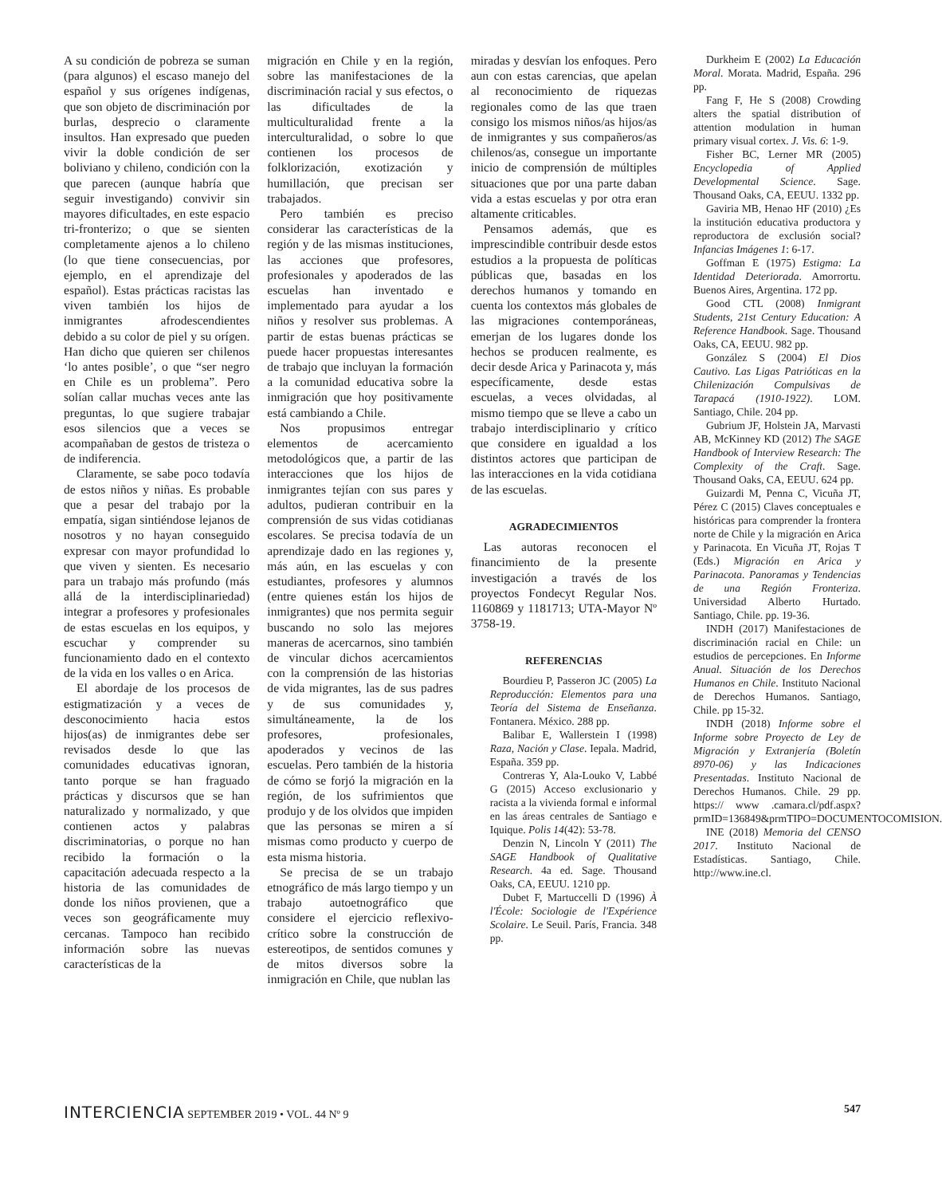A su condición de pobreza se suman (para algunos) el escaso manejo del español y sus orígenes indígenas, que son objeto de discriminación por burlas, desprecio o claramente insultos. Han expresado que pueden vivir la doble condición de ser boliviano y chileno, condición con la que parecen (aunque habría que seguir investigando) convivir sin mayores dificultades, en este espacio tri-fronterizo; o que se sienten completamente ajenos a lo chileno (lo que tiene consecuencias, por ejemplo, en el aprendizaje del español). Estas prácticas racistas las viven también los hijos de inmigrantes afrodescendientes debido a su color de piel y su orígen. Han dicho que quieren ser chilenos ‘lo antes posible’, o que “ser negro en Chile es un problema”. Pero solían callar muchas veces ante las preguntas, lo que sugiere trabajar esos silencios que a veces se acompañaban de gestos de tristeza o de indiferencia.
Claramente, se sabe poco todavía de estos niños y niñas. Es probable que a pesar del trabajo por la empatía, sigan sintiéndose lejanos de nosotros y no hayan conseguido expresar con mayor profundidad lo que viven y sienten. Es necesario para un trabajo más profundo (más allá de la interdisciplinariedad) integrar a profesores y profesionales de estas escuelas en los equipos, y escuchar y comprender su funcionamiento dado en el contexto de la vida en los valles o en Arica.
El abordaje de los procesos de estigmatización y a veces de desconocimiento hacia estos hijos(as) de inmigrantes debe ser revisados desde lo que las comunidades educativas ignoran, tanto porque se han fraguado prácticas y discursos que se han naturalizado y normalizado, y que contienen actos y palabras discriminatorias, o porque no han recibido la formación o la capacitación adecuada respecto a la historia de las comunidades de donde los niños provienen, que a veces son geográficamente muy cercanas. Tampoco han recibido información sobre las nuevas características de la
migración en Chile y en la región, sobre las manifestaciones de la discriminación racial y sus efectos, o las dificultades de la multiculturalidad frente a la interculturalidad, o sobre lo que contienen los procesos de folklorización, exotización y humillación, que precisan ser trabajados.
Pero también es preciso considerar las características de la región y de las mismas instituciones, las acciones que profesores, profesionales y apoderados de las escuelas han inventado e implementado para ayudar a los niños y resolver sus problemas. A partir de estas buenas prácticas se puede hacer propuestas interesantes de trabajo que incluyan la formación a la comunidad educativa sobre la inmigración que hoy positivamente está cambiando a Chile.
Nos propusimos entregar elementos de acercamiento metodológicos que, a partir de las interacciones que los hijos de inmigrantes tejían con sus pares y adultos, pudieran contribuir en la comprensión de sus vidas cotidianas escolares. Se precisa todavía de un aprendizaje dado en las regiones y, más aún, en las escuelas y con estudiantes, profesores y alumnos (entre quienes están los hijos de inmigrantes) que nos permita seguir buscando no solo las mejores maneras de acercarnos, sino también de vincular dichos acercamientos con la comprensión de las historias de vida migrantes, las de sus padres y de sus comunidades y, simultáneamente, la de los profesores, profesionales, apoderados y vecinos de las escuelas. Pero también de la historia de cómo se forjó la migración en la región, de los sufrimientos que produjo y de los olvidos que impiden que las personas se miren a sí mismas como producto y cuerpo de esta misma historia.
Se precisa de se un trabajo etnográfico de más largo tiempo y un trabajo autoetnográfico que considere el ejercicio reflexivo-crítico sobre la construcción de estereotipos, de sentidos comunes y de mitos diversos sobre la inmigración en Chile, que nublan las
miradas y desvían los enfoques. Pero aun con estas carencias, que apelan al reconocimiento de riquezas regionales como de las que traen consigo los mismos niños/as hijos/as de inmigrantes y sus compañeros/as chilenos/as, consegue un importante inicio de comprensión de múltiples situaciones que por una parte daban vida a estas escuelas y por otra eran altamente criticables.
Pensamos además, que es imprescindible contribuir desde estos estudios a la propuesta de políticas públicas que, basadas en los derechos humanos y tomando en cuenta los contextos más globales de las migraciones contemporáneas, emerjan de los lugares donde los hechos se producen realmente, es decir desde Arica y Parinacota y, más específicamente, desde estas escuelas, a veces olvidadas, al mismo tiempo que se lleve a cabo un trabajo interdisciplinario y crítico que considere en igualdad a los distintos actores que participan de las interacciones en la vida cotidiana de las escuelas.
AGRADECIMIENTOS
Las autoras reconocen el financimiento de la presente investigación a través de los proyectos Fondecyt Regular Nos. 1160869 y 1181713; UTA-Mayor Nº 3758-19.
REFERENCIAS
Bourdieu P, Passeron JC (2005) La Reproducción: Elementos para una Teoría del Sistema de Enseñanza. Fontanera. México. 288 pp.
Balibar E, Wallerstein I (1998) Raza, Nación y Clase. Iepala. Madrid, España. 359 pp.
Contreras Y, Ala-Louko V, Labbé G (2015) Acceso exclusionario y racista a la vivienda formal e informal en las áreas centrales de Santiago e Iquique. Polis 14(42): 53-78.
Denzin N, Lincoln Y (2011) The SAGE Handbook of Qualitative Research. 4a ed. Sage. Thousand Oaks, CA, EEUU. 1210 pp.
Dubet F, Martuccelli D (1996) À l'École: Sociologie de l'Expérience Scolaire. Le Seuil. París, Francia. 348 pp.
Durkheim E (2002) La Educación Moral. Morata. Madrid, España. 296 pp.
Fang F, He S (2008) Crowding alters the spatial distribution of attention modulation in human primary visual cortex. J. Vis. 6: 1-9.
Fisher BC, Lerner MR (2005) Encyclopedia of Applied Developmental Science. Sage. Thousand Oaks, CA, EEUU. 1332 pp.
Gaviria MB, Henao HF (2010) ¿Es la institución educativa productora y reproductora de exclusión social? Infancias Imágenes 1: 6-17.
Goffman E (1975) Estigma: La Identidad Deteriorada. Amorrortu. Buenos Aires, Argentina. 172 pp.
Good CTL (2008) Inmigrant Students, 21st Century Education: A Reference Handbook. Sage. Thousand Oaks, CA, EEUU. 982 pp.
González S (2004) El Dios Cautivo. Las Ligas Patrióticas en la Chilenización Compulsivas de Tarapacá (1910-1922). LOM. Santiago, Chile. 204 pp.
Gubrium JF, Holstein JA, Marvasti AB, McKinney KD (2012) The SAGE Handbook of Interview Research: The Complexity of the Craft. Sage. Thousand Oaks, CA, EEUU. 624 pp.
Guizardi M, Penna C, Vicuña JT, Pérez C (2015) Claves conceptuales e históricas para comprender la frontera norte de Chile y la migración en Arica y Parinacota. En Vicuña JT, Rojas T (Eds.) Migración en Arica y Parinacota. Panoramas y Tendencias de una Región Fronteriza. Universidad Alberto Hurtado. Santiago, Chile. pp. 19-36.
INDH (2017) Manifestaciones de discriminación racial en Chile: un estudios de percepciones. En Informe Anual. Situación de los Derechos Humanos en Chile. Instituto Nacional de Derechos Humanos. Santiago, Chile. pp 15-32.
INDH (2018) Informe sobre el Informe sobre Proyecto de Ley de Migración y Extranjería (Boletín 8970-06) y las Indicaciones Presentadas. Instituto Nacional de Derechos Humanos. Chile. 29 pp. https:// www .camara.cl/pdf.aspx?prmID=136849&prmTIPO=DOCUMENTOCOMISION.
INE (2018) Memoria del CENSO 2017. Instituto Nacional de Estadísticas. Santiago, Chile. http://www.ine.cl.
INTERCIENCIA SEPTEMBER 2019 • VOL. 44 Nº 9
547